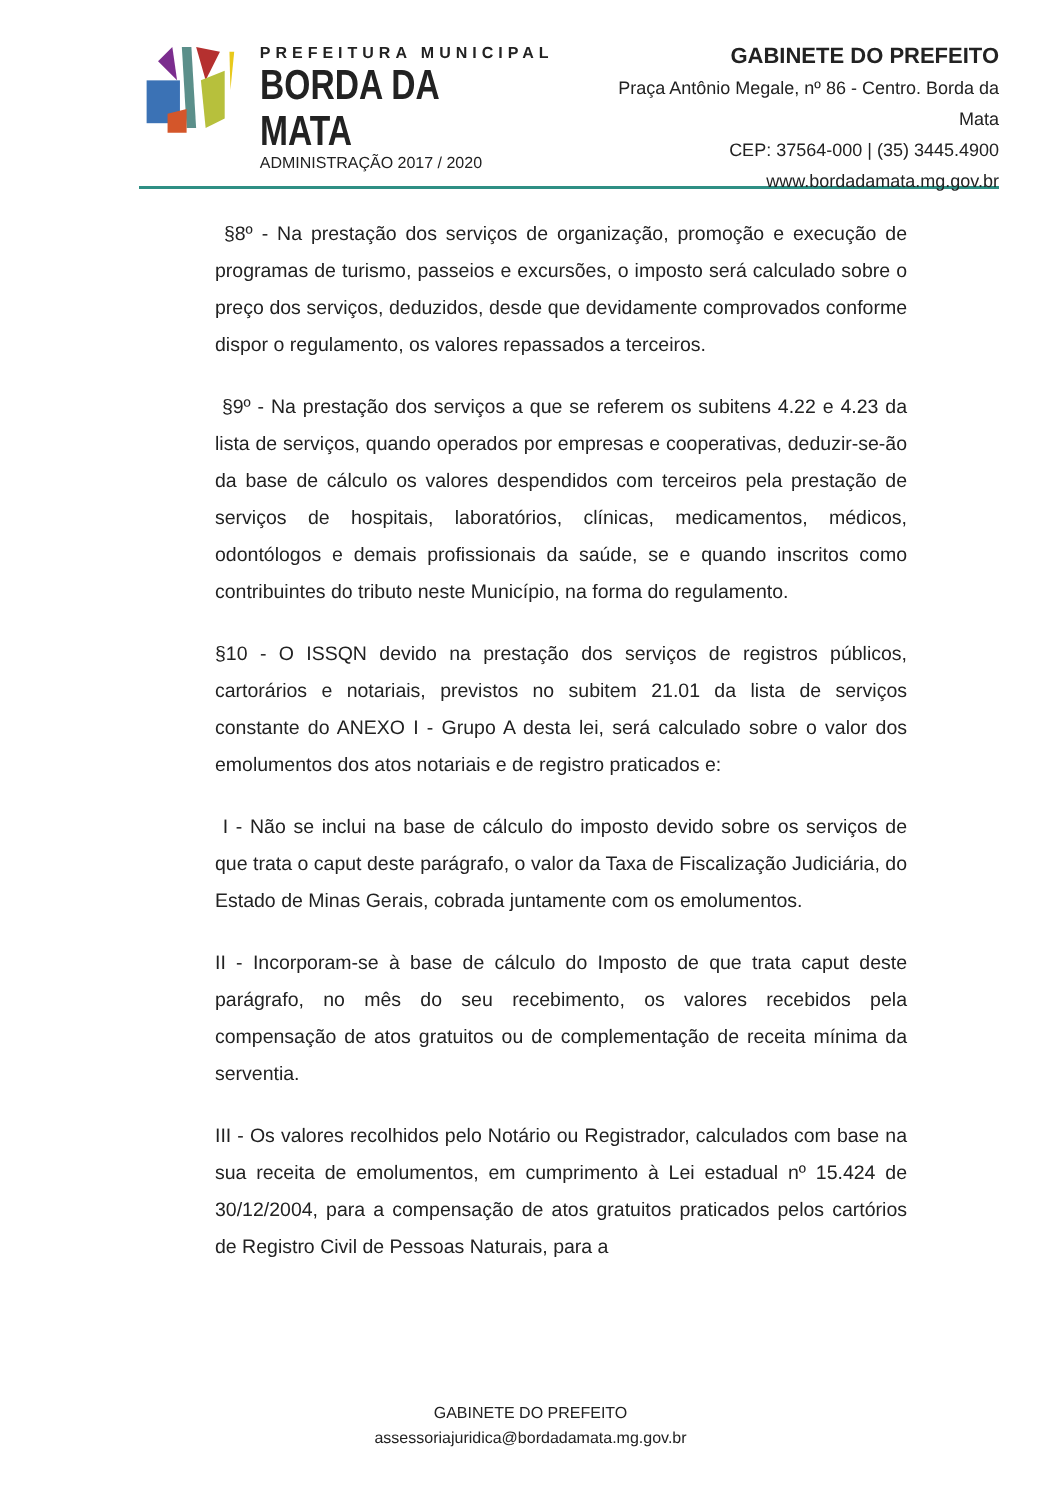PREFEITURA MUNICIPAL
BORDA DA MATA
ADMINISTRAÇÃO 2017 / 2020
GABINETE DO PREFEITO
Praça Antônio Megale, nº 86 - Centro. Borda da Mata
CEP: 37564-000 | (35) 3445.4900
www.bordadamata.mg.gov.br
§8º - Na prestação dos serviços de organização, promoção e execução de programas de turismo, passeios e excursões, o imposto será calculado sobre o preço dos serviços, deduzidos, desde que devidamente comprovados conforme dispor o regulamento, os valores repassados a terceiros.
§9º - Na prestação dos serviços a que se referem os subitens 4.22 e 4.23 da lista de serviços, quando operados por empresas e cooperativas, deduzir-se-ão da base de cálculo os valores despendidos com terceiros pela prestação de serviços de hospitais, laboratórios, clínicas, medicamentos, médicos, odontólogos e demais profissionais da saúde, se e quando inscritos como contribuintes do tributo neste Município, na forma do regulamento.
§10 - O ISSQN devido na prestação dos serviços de registros públicos, cartorários e notariais, previstos no subitem 21.01 da lista de serviços constante do ANEXO I - Grupo A desta lei, será calculado sobre o valor dos emolumentos dos atos notariais e de registro praticados e:
I - Não se inclui na base de cálculo do imposto devido sobre os serviços de que trata o caput deste parágrafo, o valor da Taxa de Fiscalização Judiciária, do Estado de Minas Gerais, cobrada juntamente com os emolumentos.
II - Incorporam-se à base de cálculo do Imposto de que trata caput deste parágrafo, no mês do seu recebimento, os valores recebidos pela compensação de atos gratuitos ou de complementação de receita mínima da serventia.
III - Os valores recolhidos pelo Notário ou Registrador, calculados com base na sua receita de emolumentos, em cumprimento à Lei estadual nº 15.424 de 30/12/2004, para a compensação de atos gratuitos praticados pelos cartórios de Registro Civil de Pessoas Naturais, para a
GABINETE DO PREFEITO
assessoriajuridica@bordadamata.mg.gov.br